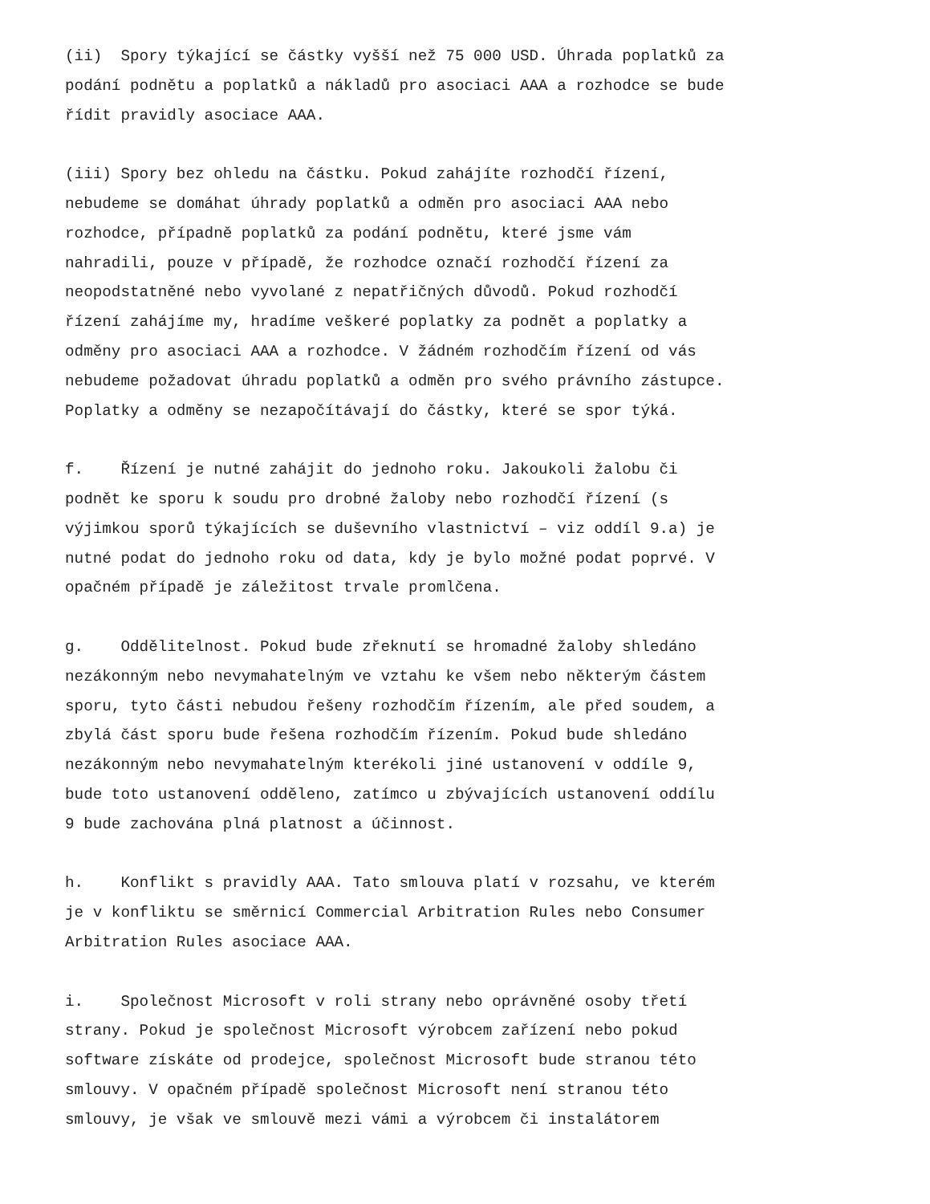(ii) Spory týkající se částky vyšší než 75 000 USD. Úhrada poplatků za podání podnětu a poplatků a nákladů pro asociaci AAA a rozhodce se bude řídit pravidly asociace AAA.
(iii) Spory bez ohledu na částku. Pokud zahájíte rozhodčí řízení, nebudeme se domáhat úhrady poplatků a odměn pro asociaci AAA nebo rozhodce, případně poplatků za podání podnětu, které jsme vám nahradili, pouze v případě, že rozhodce označí rozhodčí řízení za neopodstatněné nebo vyvolané z nepatřičných důvodů. Pokud rozhodčí řízení zahájíme my, hradíme veškeré poplatky za podnět a poplatky a odměny pro asociaci AAA a rozhodce. V žádném rozhodčím řízení od vás nebudeme požadovat úhradu poplatků a odměn pro svého právního zástupce. Poplatky a odměny se nezapočítávají do částky, které se spor týká.
f. Řízení je nutné zahájit do jednoho roku. Jakoukoli žalobu či podnět ke sporu k soudu pro drobné žaloby nebo rozhodčí řízení (s výjimkou sporů týkajících se duševního vlastnictví – viz oddíl 9.a) je nutné podat do jednoho roku od data, kdy je bylo možné podat poprvé. V opačném případě je záležitost trvale promlčena.
g. Oddělitelnost. Pokud bude zřeknutí se hromadné žaloby shledáno nezákonným nebo nevymahatelným ve vztahu ke všem nebo některým částem sporu, tyto části nebudou řešeny rozhodčím řízením, ale před soudem, a zbylá část sporu bude řešena rozhodčím řízením. Pokud bude shledáno nezákonným nebo nevymahatelným kterékoli jiné ustanovení v oddíle 9, bude toto ustanovení odděleno, zatímco u zbývajících ustanovení oddílu 9 bude zachována plná platnost a účinnost.
h. Konflikt s pravidly AAA. Tato smlouva platí v rozsahu, ve kterém je v konfliktu se směrnicí Commercial Arbitration Rules nebo Consumer Arbitration Rules asociace AAA.
i. Společnost Microsoft v roli strany nebo oprávněné osoby třetí strany. Pokud je společnost Microsoft výrobcem zařízení nebo pokud software získáte od prodejce, společnost Microsoft bude stranou této smlouvy. V opačném případě společnost Microsoft není stranou této smlouvy, je však ve smlouvě mezi vámi a výrobcem či instalátorem